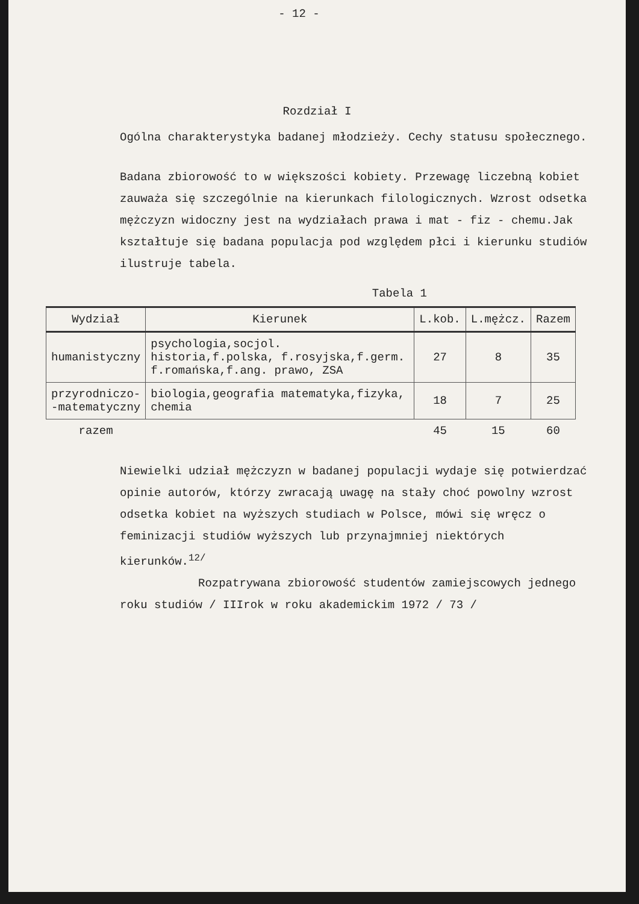- 12 -
Rozdział I
Ogólna charakterystyka badanej młodzieży. Cechy statusu społecznego.
Badana zbiorowość to w większości kobiety. Przewagę liczebną kobiet zauważa się szczególnie na kierunkach filologicznych. Wzrost odsetka mężczyzn widoczny jest na wydziałach prawa i mat - fiz - chemu.Jak kształtuje się badana populacja pod względem płci i kierunku studiów ilustruje tabela.
Tabela 1
| Wydział | Kierunek | L.kob. | L.mężcz. | Razem |
| --- | --- | --- | --- | --- |
| humanistyczny | psychologia,socjol. historia,f.polska, f.rosyjska,f.germ. f.romańska,f.ang. prawo, ZSA | 27 | 8 | 35 |
| przyrodniczo- -matematyczny | biologia,geografia matematyka,fizyka, chemia | 18 | 7 | 25 |
| razem | | 45 | 15 | 60 |
Niewielki udział mężczyzn w badanej populacji wydaje się potwierdzać opinie autorów, którzy zwracają uwagę na stały choć powolny wzrost odsetka kobiet na wyższych studiach w Polsce, mówi się wręcz o feminizacji studiów wyższych lub przynajmniej niektórych kierunków.<sup>12/</sup>
Rozpatrywana zbiorowość studentów zamiejscowych jednego roku studiów / IIIrok w roku akademickim 1972 / 73 /